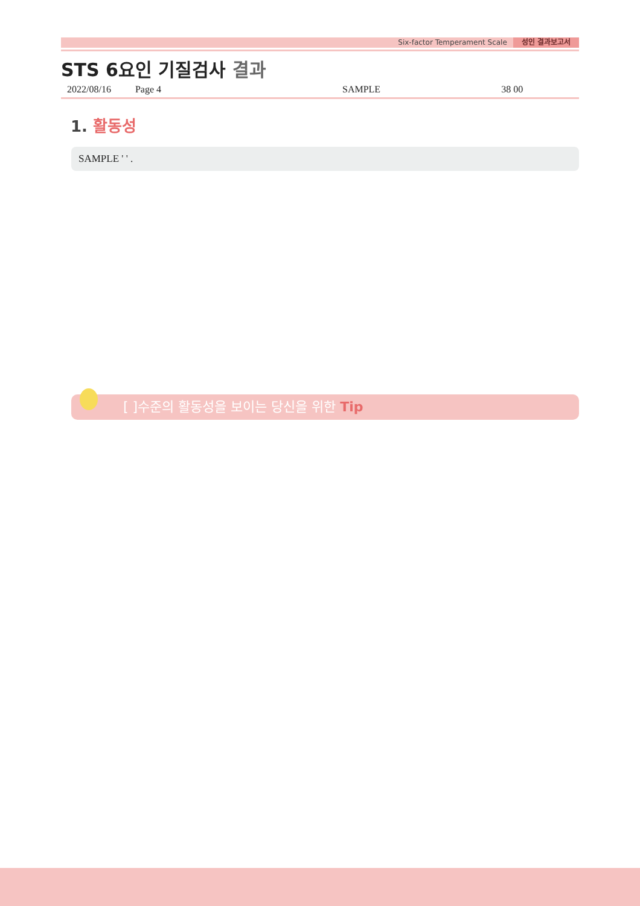Six-factor Temperament Scale 성인 결과보고서
STS 6요인 기질검사 결과
2022/08/16 Page 4 SAMPLE 38 00
1. 활동성
SAMPLE ' ' .
[ ]수준의 활동성을 보이는 당신을 위한 Tip